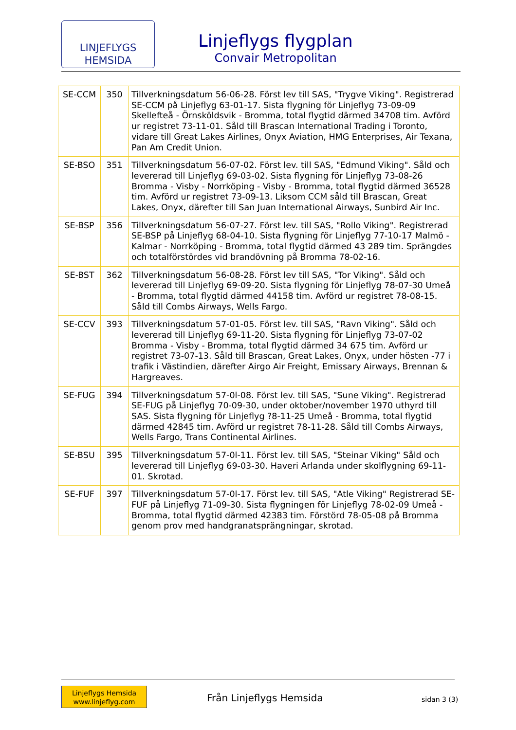LINJEFLYGS
HEMSIDA
Linjeflygs flygplan
Convair Metropolitan
| SE-CCM | 350 | Tillverkningsdatum 56-06-28. Först lev till SAS, "Trygve Viking". Registrerad SE-CCM på Linjeflyg 63-01-17. Sista flygning för Linjeflyg 73-09-09 Skellefteå - Örnsköldsvik - Bromma, total flygtid därmed 34708 tim. Avförd ur registret 73-11-01. Såld till Brascan International Trading i Toronto, vidare till Great Lakes Airlines, Onyx Aviation, HMG Enterprises, Air Texana, Pan Am Credit Union. |
| SE-BSO | 351 | Tillverkningsdatum 56-07-02. Först lev. till SAS, "Edmund Viking". Såld och levererad till Linjeflyg 69-03-02. Sista flygning för Linjeflyg 73-08-26 Bromma - Visby - Norrköping - Visby - Bromma, total flygtid därmed 36528 tim. Avförd ur registret 73-09-13. Liksom CCM såld till Brascan, Great Lakes, Onyx, därefter till San Juan International Airways, Sunbird Air Inc. |
| SE-BSP | 356 | Tillverkningsdatum 56-07-27. Först lev. till SAS, "Rollo Viking". Registrerad SE-BSP på Linjeflyg 68-04-10. Sista flygning för Linjeflyg 77-10-17 Malmö - Kalmar - Norrköping - Bromma, total flygtid därmed 43 289 tim. Sprängdes och totalförstördes vid brandövning på Bromma 78-02-16. |
| SE-BST | 362 | Tillverkningsdatum 56-08-28. Först lev till SAS, "Tor Viking". Såld och levererad till Linjeflyg 69-09-20. Sista flygning för Linjeflyg 78-07-30 Umeå - Bromma, total flygtid därmed 44158 tim. Avförd ur registret 78-08-15. Såld till Combs Airways, Wells Fargo. |
| SE-CCV | 393 | Tillverkningsdatum 57-01-05. Först lev. till SAS, "Ravn Viking". Såld och levererad till Linjeflyg 69-11-20. Sista flygning för Linjeflyg 73-07-02 Bromma - Visby - Bromma, total flygtid därmed 34 675 tim. Avförd ur registret 73-07-13. Såld till Brascan, Great Lakes, Onyx, under hösten -77 i trafik i Västindien, därefter Airgo Air Freight, Emissary Airways, Brennan & Hargreaves. |
| SE-FUG | 394 | Tillverkningsdatum 57-0l-08. Först lev. till SAS, "Sune Viking". Registrerad SE-FUG på Linjeflyg 70-09-30, under oktober/november 1970 uthyrd till SAS. Sista flygning för Linjeflyg ?8-11-25 Umeå - Bromma, total flygtid därmed 42845 tim. Avförd ur registret 78-11-28. Såld till Combs Airways, Wells Fargo, Trans Continental Airlines. |
| SE-BSU | 395 | Tillverkningsdatum 57-0l-11. Först lev. till SAS, "Steinar Viking" Såld och levererad till Linjeflyg 69-03-30. Haveri Arlanda under skolflygning 69-11-01. Skrotad. |
| SE-FUF | 397 | Tillverkningsdatum 57-0l-17. Först lev. till SAS, "Atle Viking" Registrerad SE-FUF på Linjeflyg 71-09-30. Sista flygningen för Linjeflyg 78-02-09 Umeå - Bromma, total flygtid därmed 42383 tim. Förstörd 78-05-08 på Bromma genom prov med handgranatsprängningar, skrotad. |
Linjeflygs Hemsida
www.linjeflyg.com
Från Linjeflygs Hemsida sidan 3 (3)